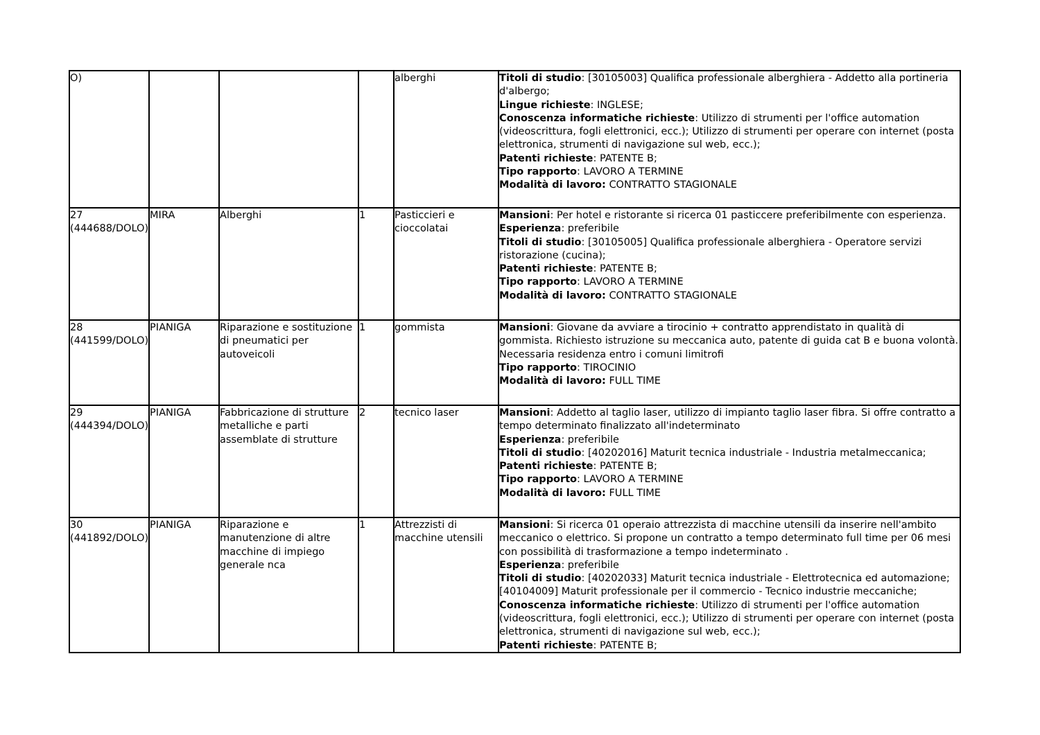| O) | | | | alberghi | Titoli di studio : [30105003] Qualifica professionale alberghiera - Addetto alla portineria d'albergo; Lingue richieste : INGLESE; Conoscenza informatiche richieste : Utilizzo di strumenti per l'office automation (videoscrittura, fogli elettronici, ecc.); Utilizzo di strumenti per operare con internet (posta elettronica, strumenti di navigazione sul web, ecc.); Patenti richieste : PATENTE B; Tipo rapporto : LAVORO A TERMINE Modalità di lavoro: CONTRATTO STAGIONALE |
| 27 (444688/DOLO) | MIRA | Alberghi | 1 | Pasticcieri e cioccolatai | Mansioni : Per hotel e ristorante si ricerca 01 pasticcere preferibilmente con esperienza. Esperienza : preferibile Titoli di studio : [30105005] Qualifica professionale alberghiera - Operatore servizi ristorazione (cucina); Patenti richieste : PATENTE B; Tipo rapporto : LAVORO A TERMINE Modalità di lavoro: CONTRATTO STAGIONALE |
| 28 (441599/DOLO) | PIANIGA | Riparazione e sostituzione di pneumatici per autoveicoli | 1 | gommista | Mansioni : Giovane da avviare a tirocinio + contratto apprendistato in qualità di gommista. Richiesto istruzione su meccanica auto, patente di guida cat B e buona volontà. Necessaria residenza entro i comuni limitrofi Tipo rapporto : TIROCINIO Modalità di lavoro: FULL TIME |
| 29 (444394/DOLO) | PIANIGA | Fabbricazione di strutture metalliche e parti assemblate di strutture | 2 | tecnico laser | Mansioni : Addetto al taglio laser, utilizzo di impianto taglio laser fibra. Si offre contratto a tempo determinato finalizzato all'indeterminato Esperienza : preferibile Titoli di studio : [40202016] Maturit tecnica industriale - Industria metalmeccanica; Patenti richieste : PATENTE B; Tipo rapporto : LAVORO A TERMINE Modalità di lavoro: FULL TIME |
| 30 (441892/DOLO) | PIANIGA | Riparazione e manutenzione di altre macchine di impiego generale nca | 1 | Attrezzisti di macchine utensili | Mansioni : Si ricerca 01 operaio attrezzista di macchine utensili da inserire nell'ambito meccanico o elettrico. Si propone un contratto a tempo determinato full time per 06 mesi con possibilità di trasformazione a tempo indeterminato . Esperienza : preferibile Titoli di studio : [40202033] Maturit tecnica industriale - Elettrotecnica ed automazione; [40104009] Maturit professionale per il commercio - Tecnico industrie meccaniche; Conoscenza informatiche richieste : Utilizzo di strumenti per l'office automation (videoscrittura, fogli elettronici, ecc.); Utilizzo di strumenti per operare con internet (posta elettronica, strumenti di navigazione sul web, ecc.); Patenti richieste : PATENTE B; |